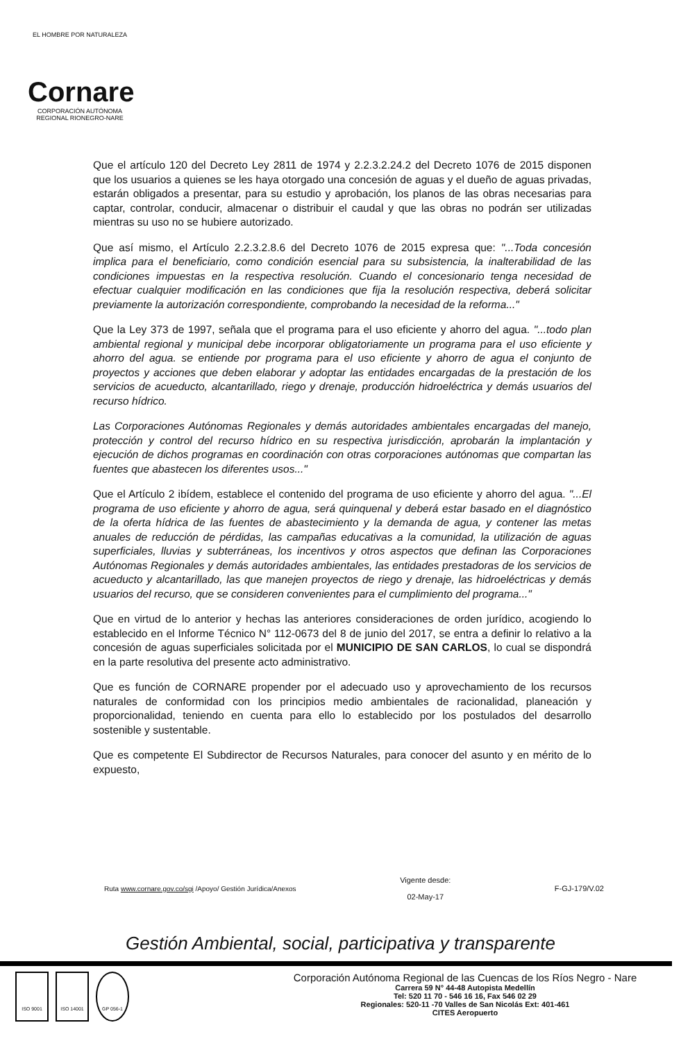EL HOMBRE POR NATURALEZA
Cornare
CORPORACIÓN AUTÓNOMA REGIONAL RIONEGRO-NARE
Que el artículo 120 del Decreto Ley 2811 de 1974 y 2.2.3.2.24.2 del Decreto 1076 de 2015 disponen que los usuarios a quienes se les haya otorgado una concesión de aguas y el dueño de aguas privadas, estarán obligados a presentar, para su estudio y aprobación, los planos de las obras necesarias para captar, controlar, conducir, almacenar o distribuir el caudal y que las obras no podrán ser utilizadas mientras su uso no se hubiere autorizado.
Que así mismo, el Artículo 2.2.3.2.8.6 del Decreto 1076 de 2015 expresa que: "...Toda concesión implica para el beneficiario, como condición esencial para su subsistencia, la inalterabilidad de las condiciones impuestas en la respectiva resolución. Cuando el concesionario tenga necesidad de efectuar cualquier modificación en las condiciones que fija la resolución respectiva, deberá solicitar previamente la autorización correspondiente, comprobando la necesidad de la reforma..."
Que la Ley 373 de 1997, señala que el programa para el uso eficiente y ahorro del agua. "...todo plan ambiental regional y municipal debe incorporar obligatoriamente un programa para el uso eficiente y ahorro del agua. se entiende por programa para el uso eficiente y ahorro de agua el conjunto de proyectos y acciones que deben elaborar y adoptar las entidades encargadas de la prestación de los servicios de acueducto, alcantarillado, riego y drenaje, producción hidroeléctrica y demás usuarios del recurso hídrico.
Las Corporaciones Autónomas Regionales y demás autoridades ambientales encargadas del manejo, protección y control del recurso hídrico en su respectiva jurisdicción, aprobarán la implantación y ejecución de dichos programas en coordinación con otras corporaciones autónomas que compartan las fuentes que abastecen los diferentes usos..."
Que el Artículo 2 ibídem, establece el contenido del programa de uso eficiente y ahorro del agua. "...El programa de uso eficiente y ahorro de agua, será quinquenal y deberá estar basado en el diagnóstico de la oferta hídrica de las fuentes de abastecimiento y la demanda de agua, y contener las metas anuales de reducción de pérdidas, las campañas educativas a la comunidad, la utilización de aguas superficiales, lluvias y subterráneas, los incentivos y otros aspectos que definan las Corporaciones Autónomas Regionales y demás autoridades ambientales, las entidades prestadoras de los servicios de acueducto y alcantarillado, las que manejen proyectos de riego y drenaje, las hidroeléctricas y demás usuarios del recurso, que se consideren convenientes para el cumplimiento del programa..."
Que en virtud de lo anterior y hechas las anteriores consideraciones de orden jurídico, acogiendo lo establecido en el Informe Técnico N° 112-0673 del 8 de junio del 2017, se entra a definir lo relativo a la concesión de aguas superficiales solicitada por el MUNICIPIO DE SAN CARLOS, lo cual se dispondrá en la parte resolutiva del presente acto administrativo.
Que es función de CORNARE propender por el adecuado uso y aprovechamiento de los recursos naturales de conformidad con los principios medio ambientales de racionalidad, planeación y proporcionalidad, teniendo en cuenta para ello lo establecido por los postulados del desarrollo sostenible y sustentable.
Que es competente El Subdirector de Recursos Naturales, para conocer del asunto y en mérito de lo expuesto,
Ruta www.cornare.gov.co/sgi /Apoyo/ Gestión Jurídica/Anexos Vigente desde:
02-May-17 F-GJ-179/V.02
Gestión Ambiental, social, participativa y transparente
ISO 9001 ISO 14001 GP 056-1
Corporación Autónoma Regional de las Cuencas de los Ríos Negro - Nare
Carrera 59 N° 44-48 Autopista Medellín
Tel: 520 11 70 - 546 16 16, Fax 546 02 29
Regionales: 520-11 -70 Valles de San Nicolás Ext: 401-461
CITES Aeropuerto